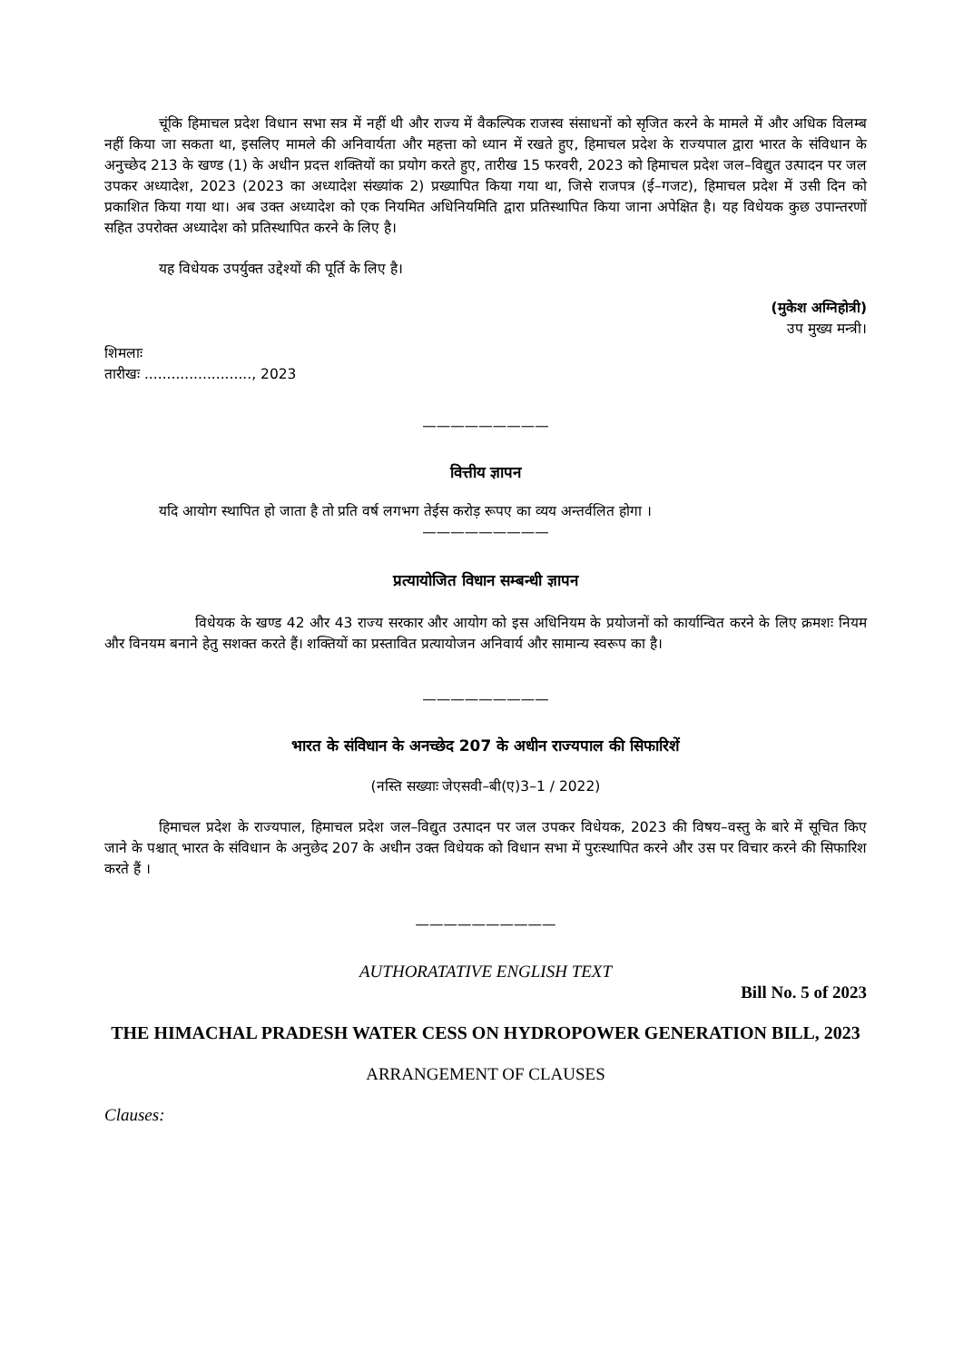चूंकि हिमाचल प्रदेश विधान सभा सत्र में नहीं थी और राज्य में वैकल्पिक राजस्व संसाधनों को सृजित करने के मामले में और अधिक विलम्ब नहीं किया जा सकता था, इसलिए मामले की अनिवार्यता और महत्ता को ध्यान में रखते हुए, हिमाचल प्रदेश के राज्यपाल द्वारा भारत के संविधान के अनुच्छेद 213 के खण्ड (1) के अधीन प्रदत्त शक्तियों का प्रयोग करते हुए, तारीख 15 फरवरी, 2023 को हिमाचल प्रदेश जल–विद्युत उत्पादन पर जल उपकर अध्यादेश, 2023 (2023 का अध्यादेश संख्यांक 2) प्रख्यापित किया गया था, जिसे राजपत्र (ई–गजट), हिमाचल प्रदेश में उसी दिन को प्रकाशित किया गया था। अब उक्त अध्यादेश को एक नियमित अधिनियमिति द्वारा प्रतिस्थापित किया जाना अपेक्षित है। यह विधेयक कुछ उपान्तरणों सहित उपरोक्त अध्यादेश को प्रतिस्थापित करने के लिए है।
यह विधेयक उपर्युक्त उद्देश्यों की पूर्ति के लिए है।
(मुकेश अग्निहोत्री)
उप मुख्य मन्त्री।
शिमलाः
तारीखः ........................, 2023
—————————
वित्तीय ज्ञापन
यदि आयोग स्थापित हो जाता है तो प्रति वर्ष लगभग तेईस करोड़ रूपए का व्यय अन्तर्वलित होगा ।
—————————
प्रत्यायोजित विधान सम्बन्धी ज्ञापन
विधेयक के खण्ड 42 और 43 राज्य सरकार और आयोग को इस अधिनियम के प्रयोजनों को कार्यान्वित करने के लिए क्रमशः नियम और विनयम बनाने हेतु सशक्त करते हैं। शक्तियों का प्रस्तावित प्रत्यायोजन अनिवार्य और सामान्य स्वरूप का है।
—————————
भारत के संविधान के अनच्छेद 207 के अधीन राज्यपाल की सिफारिशें
(नस्ति सख्याः जेएसवी–बी(ए)3–1 / 2022)
हिमाचल प्रदेश के राज्यपाल, हिमाचल प्रदेश जल–विद्युत उत्पादन पर जल उपकर विधेयक, 2023 की विषय–वस्तु के बारे में सूचित किए जाने के पश्चात् भारत के संविधान के अनुछेद 207 के अधीन उक्त विधेयक को विधान सभा में पुरःस्थापित करने और उस पर विचार करने की सिफारिश करते हैं ।
——————————
AUTHORATATIVE ENGLISH TEXT
Bill No. 5 of 2023
THE HIMACHAL PRADESH WATER CESS ON HYDROPOWER GENERATION BILL, 2023
ARRANGEMENT OF CLAUSES
Clauses: